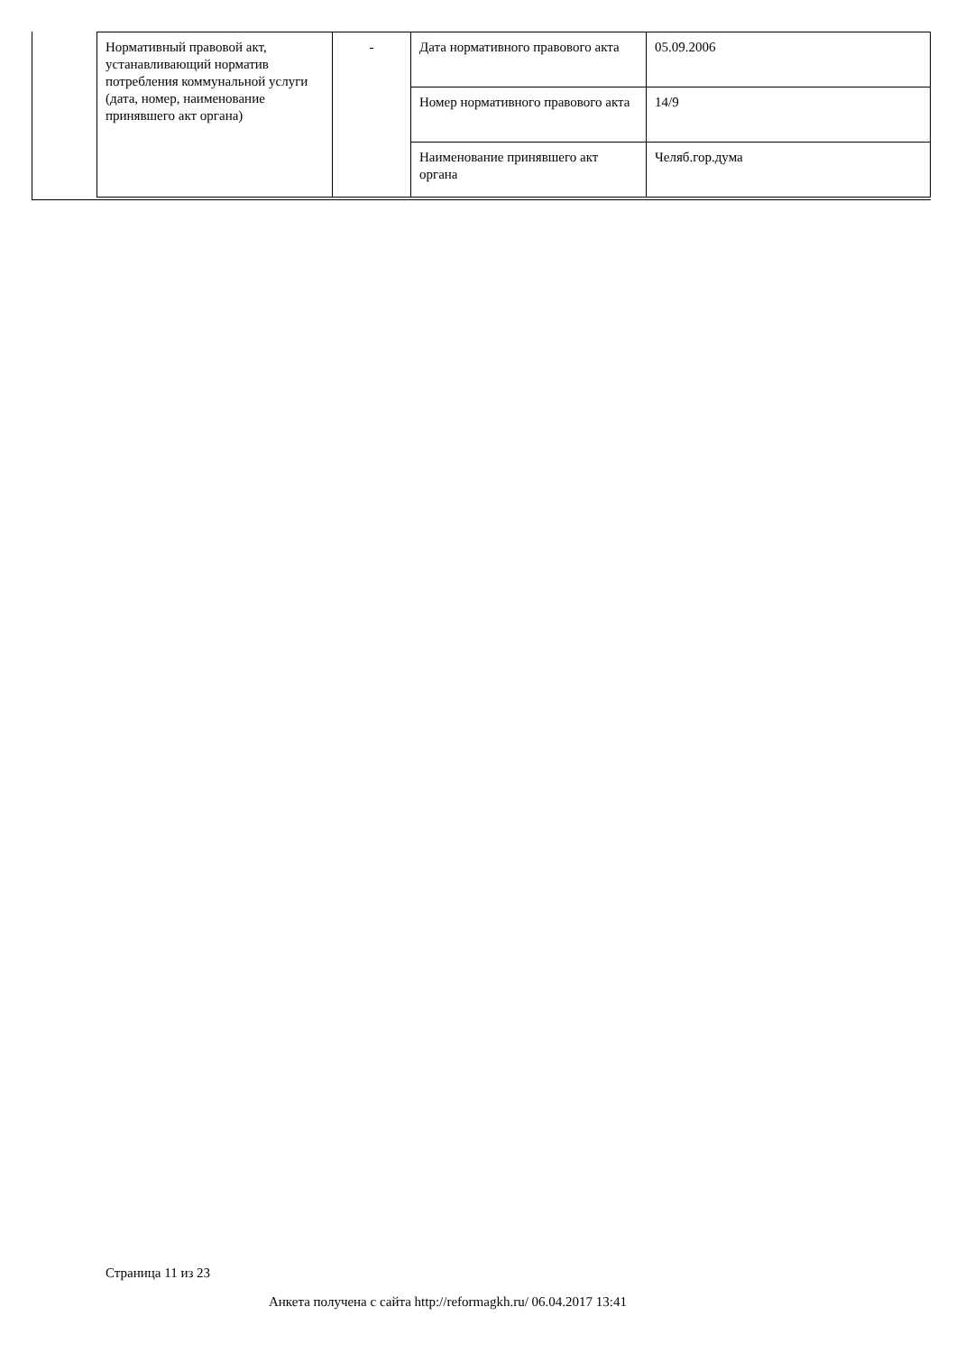| Нормативный правовой акт, устанавливающий норматив потребления коммунальной услуги (дата, номер, наименование принявшего акт органа) | - | Дата нормативного правового акта | 05.09.2006 |
| | | Номер нормативного правового акта | 14/9 |
| | | Наименование принявшего акт органа | Челяб.гор.дума |
Страница 11 из 23
Анкета получена с сайта http://reformagkh.ru/ 06.04.2017 13:41